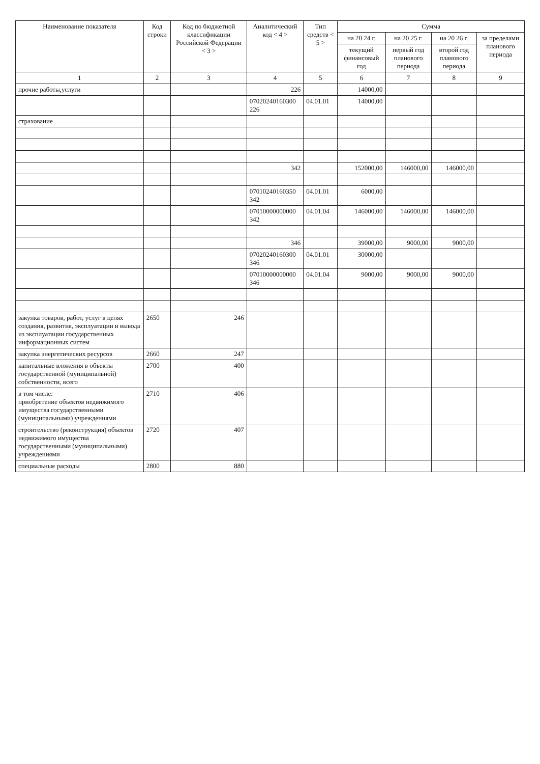| Наименование показателя | Код строки | Код по бюджетной классификации Российской Федерации < 3 > | Аналитический код < 4 > | Тип средств < 5 > | Сумма | | | |
| --- | --- | --- | --- | --- | --- | --- | --- | --- |
| | | | | | на 20 24 г. | на 20 25 г. | на 20 26 г. | за пределами планового периода |
| | | | | | текущий финансовый год | первый год планового периода | второй год планового периода | |
| 1 | 2 | 3 | 4 | 5 | 6 | 7 | 8 | 9 |
| прочие работы,услуги | | | 226 | | 14000,00 | | | |
| | | | 07020240160300 226 | 04.01.01 | 14000,00 | | | |
| страхование | | | | | | | | |
| | | | 342 | | 152000,00 | 146000,00 | 146000,00 | |
| | | | 07010240160350 342 | 04.01.01 | 6000,00 | | | |
| | | | 07010000000000 342 | 04.01.04 | 146000,00 | 146000,00 | 146000,00 | |
| | | | 346 | | 39000,00 | 9000,00 | 9000,00 | |
| | | | 07020240160300 346 | 04.01.01 | 30000,00 | | | |
| | | | 07010000000000 346 | 04.01.04 | 9000,00 | 9000,00 | 9000,00 | |
| закупка товаров, работ, услуг в целях создания, развития, эксплуатации и вывода из эксплуатации государственных информационных систем | 2650 | 246 | | | | | | |
| закупка энергетических ресурсов | 2660 | 247 | | | | | | |
| капитальные вложения в объекты государственной (муниципальной) собственности, всего | 2700 | 400 | | | | | | |
| в том числе: приобретение объектов недвижимого имущества государственными (муниципальными) учреждениями | 2710 | 406 | | | | | | |
| строительство (реконструкция) объектов недвижимого имущества государственными (муниципальными) учреждениями | 2720 | 407 | | | | | | |
| специальные расходы | 2800 | 880 | | | | | | |